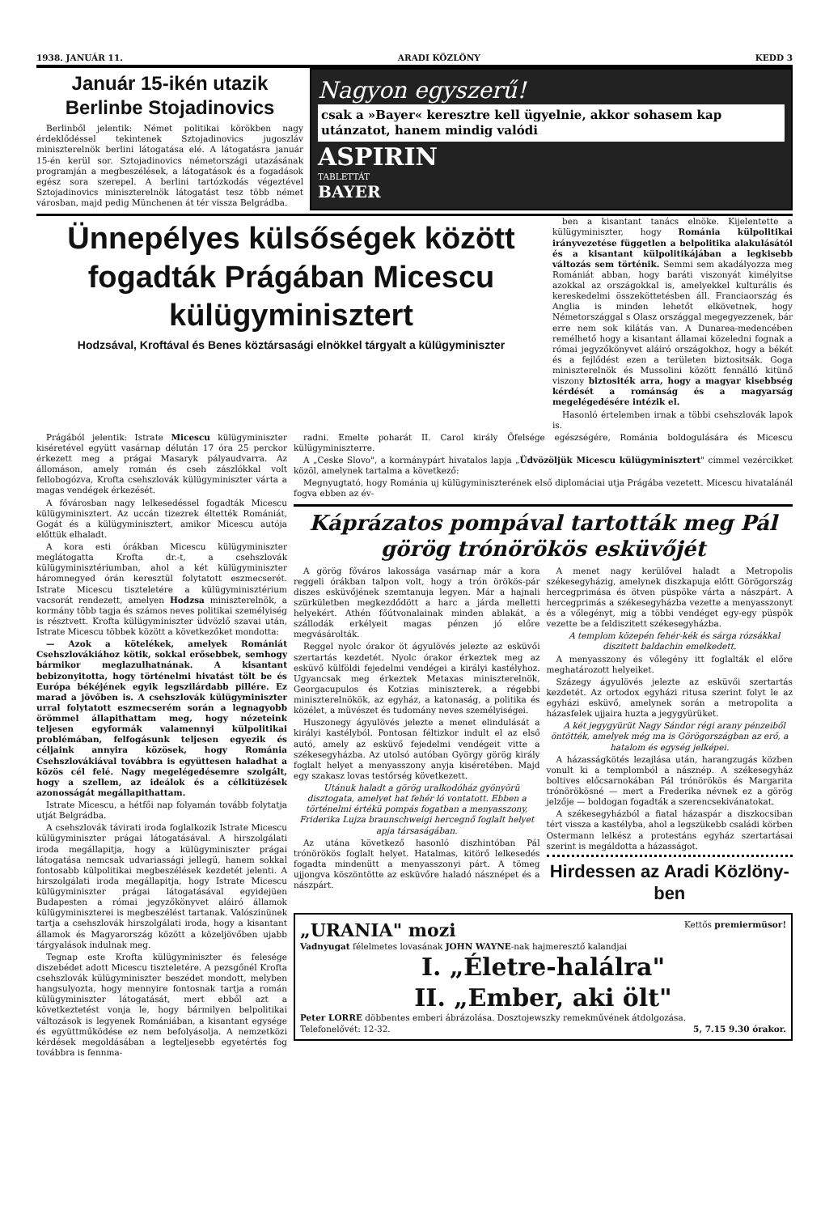1938. JANUÁR 11. ARADI KÖZLÖNY KEDD 3
Január 15-ikén utazik Berlinbe Stojadinovics
Berlinből jelentik: Német politikai körökben nagy érdeklődéssel tekintenek Sztojadinovics jugoszláv miniszterelnök berlini látogatása elé. A látogatásra január 15-én kerül sor. Sztojadinovics németországi utazásának programján a megbeszélések, a látogatások és a fogadások egész sora szerepel. A berlini tartózkodás végeztével Sztojadinovics miniszterelnök látogatást tesz több német városban, majd pedig Münchenen át tér vissza Belgrádba.
Nagyon egyszerű!
csak a »Bayer« keresztre kell ügyelnie, akkor sohasem kap utánzatot, hanem mindig valódi
ASPIRIN
TABLETTÁT
BAYER
Ünnepélyes külsőségek között fogadták Prágában Micescu külügyminisztert
Hodzsával, Kroftával és Benes köztársasági elnökkel tárgyalt a külügyminiszter
ben a kisantant tanács elnöke. Kijelentette a külügyminiszter, hogy Románia külpolitikai irányvezetése független a belpolitika alakulásától és a kisantant külpolitikájában a legkisebb változás sem történik. Semmi sem akadályozza meg Romániát abban, hogy baráti viszonyát kimélyitse azokkal az országokkal is, amelyekkel kulturális és kereskedelmi összeköttetésben áll. Franciaország és Anglia is minden lehetőt elkövetnek, hogy Németországgal s Olasz országgal megegyezzenek, bár erre nem sok kilátás van. A Dunarea-medencében remélhető hogy a kisantant államai közeledni fognak a római jegyzőkönyvet aláiró országokhoz, hogy a békét és a fejlődést ezen a területen biztositsák. Goga miniszterelnök és Mussolini között fennálló kitünő viszony biztositék arra, hogy a magyar kisebbség kérdését a románság és a magyarság megelégedésére intézik el.
Hasonló értelemben irnak a többi csehszlovák lapok is.
Prágából jelentik: Istrate Micescu külügyminiszter kiséretével együtt vasárnap délután 17 óra 25 perckor érkezett meg a prágai Masaryk pályaudvarra. Az állomáson, amely román és cseh zászlókkal volt fellobogózva, Krofta csehszlovák külügyminiszter várta a magas vendégek érkezését.
A fővárosban nagy lelkesedéssel fogadták Micescu külügyminisztert. Az uccán tizezrek éltették Romániát, Gogát és a külügyminisztert, amikor Micescu autója előttük elhaladt.
A kora esti órákban Micescu külügyminiszter meglátogatta Krofta dr.-t, a csehszlovák külügyminisztériumban, ahol a két külügyminiszter háromnegyed órán keresztül folytatott eszmecserét. Istrate Micescu tiszteletére a külügyminisztérium vacsorát rendezett, amelyen Hodzsa miniszterelnök, a kormány több tagja és számos neves politikai személyiség is résztvett. Krofta külügyminiszter üdvözlő szavai után, Istrate Micescu többek között a következőket mondotta:
— Azok a kötelékek, amelyek Romániát Csehszlovákiához kötik, sokkal erősebbek, semhogy bármikor meglazulhatnának. A kisantant bebizonyitotta, hogy történelmi hivatást tölt be és Európa békéjének egyik legszilárdabb pillére. Ez marad a jövőben is. A csehszlovák külügyminiszter urral folytatott eszmecserém során a legnagyobb örömmel állapithattam meg, hogy nézeteink teljesen egyformák valamennyi külpolitikai problémában, felfogásunk teljesen egyezik és céljaink annyira közösek, hogy Románia Csehszlovákiával továbbra is együttesen haladhat a közös cél felé. Nagy megelégedésemre szolgált, hogy a szellem, az ideálok és a célkitüzések azonosságát megállapithattam.
Istrate Micescu, a hétfői nap folyamán tovább folytatja utját Belgrádba.
A csehszlovák távirati iroda foglalkozik Istrate Micescu külügyminiszter prágai látogatásával. A hirszolgálati iroda megállapitja, hogy a külügyminiszter prágai látogatása nemcsak udvariassági jellegü, hanem sokkal fontosabb külpolitikai megbeszélések kezdetét jelenti. A hirszolgálati iroda megállapitja, hogy Istrate Micescu külügyminiszter prágai látogatásával egyidejüen Budapesten a római jegyzőkönyvet aláiró államok külügyminiszterei is megbeszélést tartanak. Valószinünek tartja a csehszlovák hirszolgálati iroda, hogy a kisantant államok és Magyarország között a közeljövőben ujabb tárgyalások indulnak meg.
Tegnap este Krofta külügyminiszter és felesége diszebédet adott Micescu tiszteletére. A pezsgőnél Krofta csehszlovák külügyminiszter beszédet mondott, melyben hangsulyozta, hogy mennyire fontosnak tartja a román külügyminiszter látogatását, mert ebből azt a következtetést vonja le, hogy bármilyen belpolitikai változások is legyenek Romániában, a kisantant egysége és együttműködése ez nem befolyásolja. A nemzetközi kérdések megoldásában a legteljesebb egyetértés fog továbbra is fennma-
radni. Emelte poharát II. Carol király Őfelsége egészségére, Románia boldogulására és Micescu külügyminiszterre.
A „Ceske Slovo", a kormánypárt hivatalos lapja „Üdvözöljük Micescu külügyminisztert" cimmel vezércikket közöl, amelynek tartalma a következő:
Megnyugtató, hogy Románia uj külügyminiszterének első diplomáciai utja Prágába vezetett. Micescu hivatalánál fogva ebben az év-
Káprázatos pompával tartották meg Pál görög trónörökös esküvőjét
A görög főváros lakossága vasárnap már a kora reggeli órákban talpon volt, hogy a trón örökös-pár diszes esküvőjének szemtanuja legyen. Már a hajnali szürkületben megkezdődött a harc a járda melletti helyekért. Athén főútvonalainak minden ablakát, a szállodák erkélyeit magas pénzen jó előre megvásárolták.
Reggel nyolc órakor öt ágyulövés jelezte az esküvői szertartás kezdetét. Nyolc órakor érkeztek meg az esküvő külföldi fejedelmi vendégei a királyi kastélyhoz. Ugyancsak meg érkeztek Metaxas miniszterelnök, Georgacupulos és Kotzias miniszterek, a régebbi miniszterelnökök, az egyház, a katonaság, a politika és közélet, a müvészet és tudomány neves személyiségei.
Huszonegy ágyulövés jelezte a menet elindulását a királyi kastélyból. Pontosan féltizkor indult el az első autó, amely az esküvő fejedelmi vendégeit vitte a székesegyházba. Az utolsó autóban György görög király foglalt helyet a menyasszony anyja kiséretében. Majd egy szakasz lovas testőrség következett.
Utánuk haladt a görög uralkodóház gyönyörü disztogata, amelyet hat fehér ló vontatott. Ebben a történelmi értékü pompás fogatban a menyasszony, Friderika Lujza braunschweigi hercegnő foglalt helyet apja társaságában.
Az utána következő hasonló diszhintóban Pál trónörökös foglalt helyet. Hatalmas, kitörő lelkesedés fogadta mindenütt a menyasszonyi párt. A tömeg ujjongva köszöntötte az esküvőre haladó násznépet és a nászpárt.
A menet nagy kerülővel haladt a Metropolis székesegyházig, amelynek diszkapuja előtt Görögország hercegprimása és ötven püspöke várta a nászpárt. A hercegprimás a székesegyházba vezette a menyasszonyt és a vőlegényt, mig a többi vendéget egy-egy püspök vezette be a feldiszitett székesegyházba.
A templom közepén fehér-kék és sárga rózsákkal diszitett baldachin emelkedett.
A menyasszony és vőlegény itt foglalták el előre meghatározott helyeiket.
Százegy ágyulövés jelezte az esküvői szertartás kezdetét. Az ortodox egyházi ritusa szerint folyt le az egyházi esküvő, amelynek során a metropolita a házasfelek ujjaira huzta a jegygyürüket.
A két jegygyürüt Nagy Sándor régi arany pénzeiből öntötték, amelyek még ma is Görögországban az erő, a hatalom és egység jelképei.
A házasságkötés lezajlása után, harangzugás közben vonult ki a templomból a násznép. A székesegyház boltives előcsarnokában Pál trónörökös és Margarita trónörökösné — mert a Frederika névnek ez a görög jelzője — boldogan fogadták a szerencsekivánatokat.
A székesegyházból a fiatal házaspár a diszkocsiban tért vissza a kastélyba, ahol a legszükebb családi körben Ostermann lelkész a protestáns egyház szertartásai szerint is megáldotta a házasságot.
Hirdessen az Aradi Közlöny-ben
„URANIA" mozi Kettős premiermüsor!
Vadnyugat félelmetes lovasának JOHN WAYNE-nak hajmeresztő kalandjai
I. „Életre-halálra"
II. „Ember, aki ölt"
Peter LORRE döbbentes emberi ábrázolása. Dosztojewszky remekművének átdolgozása.
Telefonelővét: 12-32. 5, 7.15 9.30 órakor.